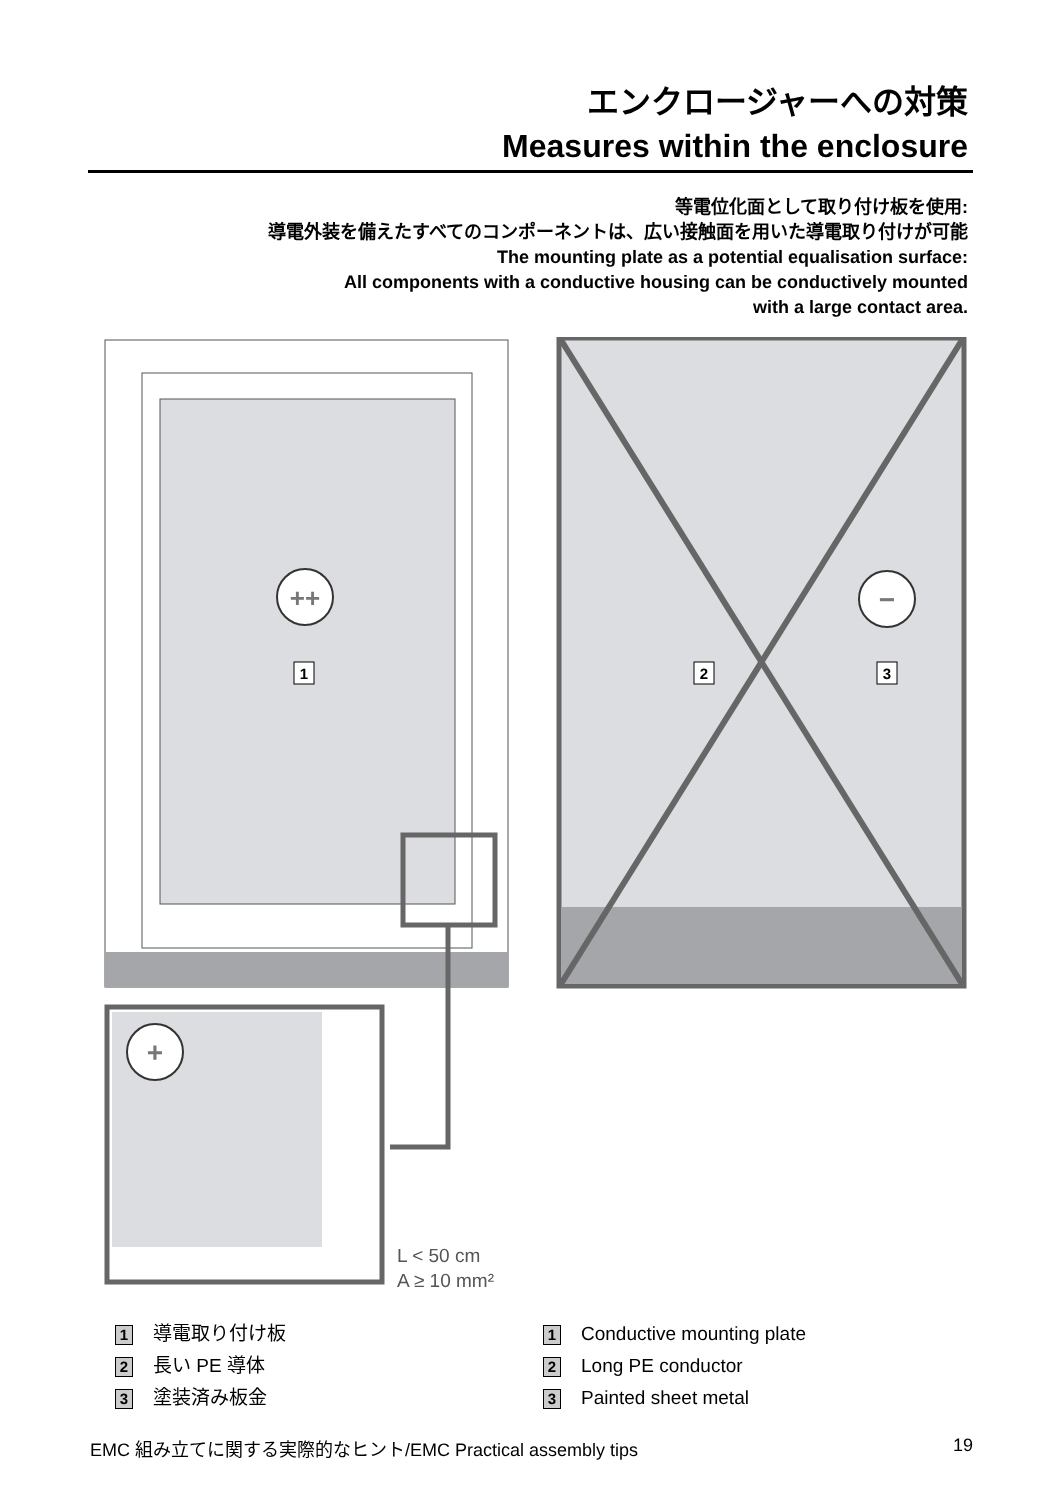エンクロージャーへの対策
Measures within the enclosure
等電位化面として取り付け板を使用:
導電外装を備えたすべてのコンポーネントは、広い接触面を用いた導電取り付けが可能
The mounting plate as a potential equalisation surface:
All components with a conductive housing can be conductively mounted
with a large contact area.
++
1
+
L < 50 cm
A ≥ 10 mm²
−
2
3
1 導電取り付け板
2 長い PE 導体
3 塗装済み板金
1 Conductive mounting plate
2 Long PE conductor
3 Painted sheet metal
EMC 組み立てに関する実際的なヒント/EMC Practical assembly tips 19